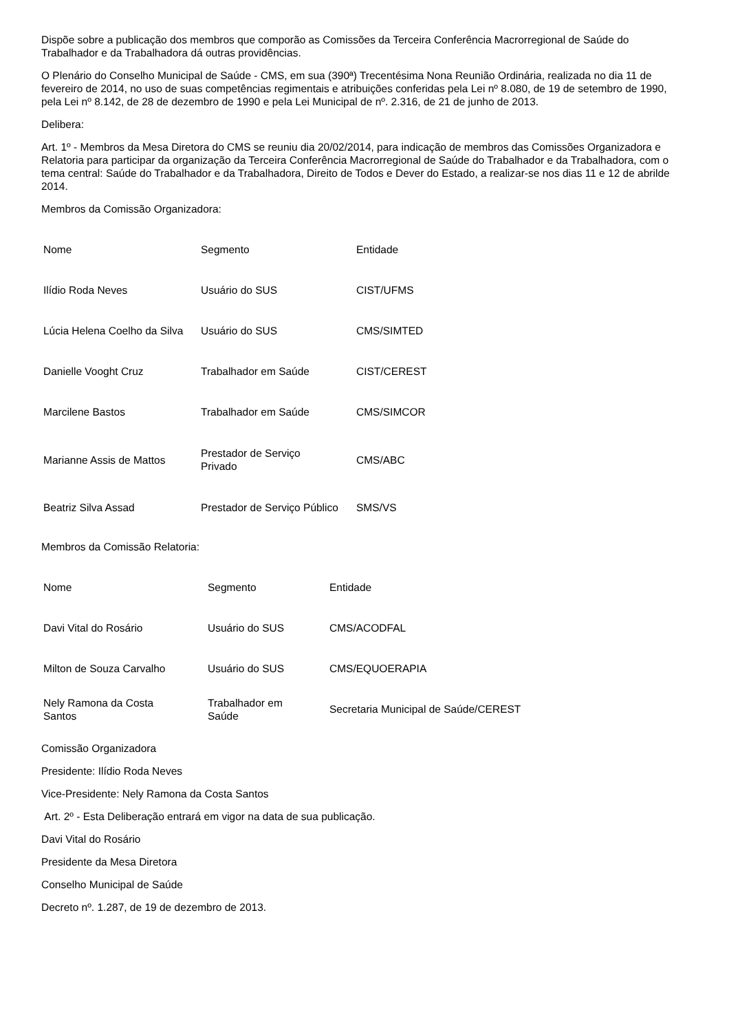Dispõe sobre a publicação dos membros que comporão as Comissões da Terceira Conferência Macrorregional de Saúde do Trabalhador e da Trabalhadora dá outras providências.
O Plenário do Conselho Municipal de Saúde - CMS, em sua (390ª) Trecentésima Nona Reunião Ordinária, realizada no dia 11 de fevereiro de 2014, no uso de suas competências regimentais e atribuições conferidas pela Lei nº 8.080, de 19 de setembro de 1990, pela Lei nº 8.142, de 28 de dezembro de 1990 e pela Lei Municipal de nº. 2.316, de 21 de junho de 2013.
Delibera:
Art. 1º - Membros da Mesa Diretora do CMS se reuniu dia 20/02/2014, para indicação de membros das Comissões Organizadora e Relatoria para participar da organização da Terceira Conferência Macrorregional de Saúde do Trabalhador e da Trabalhadora, com o tema central: Saúde do Trabalhador e da Trabalhadora, Direito de Todos e Dever do Estado, a realizar-se nos dias 11 e 12 de abrilde 2014.
Membros da Comissão Organizadora:
| Nome | Segmento | Entidade |
| Ilídio Roda Neves | Usuário do SUS | CIST/UFMS |
| Lúcia Helena Coelho da Silva | Usuário do SUS | CMS/SIMTED |
| Danielle Vooght Cruz | Trabalhador em Saúde | CIST/CEREST |
| Marcilene Bastos | Trabalhador em Saúde | CMS/SIMCOR |
| Marianne Assis de Mattos | Prestador de Serviço Privado | CMS/ABC |
| Beatriz Silva Assad | Prestador de Serviço Público | SMS/VS |
Membros da Comissão Relatoria:
| Nome | Segmento | Entidade |
| Davi Vital do Rosário | Usuário do SUS | CMS/ACODFAL |
| Milton de Souza Carvalho | Usuário do SUS | CMS/EQUOERAPIA |
| Nely Ramona da Costa Santos | Trabalhador em Saúde | Secretaria Municipal de Saúde/CEREST |
Comissão Organizadora
Presidente: Ilídio Roda Neves
Vice-Presidente: Nely Ramona da Costa Santos
Art. 2º - Esta Deliberação entrará em vigor na data de sua publicação.
Davi Vital do Rosário
Presidente da Mesa Diretora
Conselho Municipal de Saúde
Decreto nº. 1.287, de 19 de dezembro de 2013.